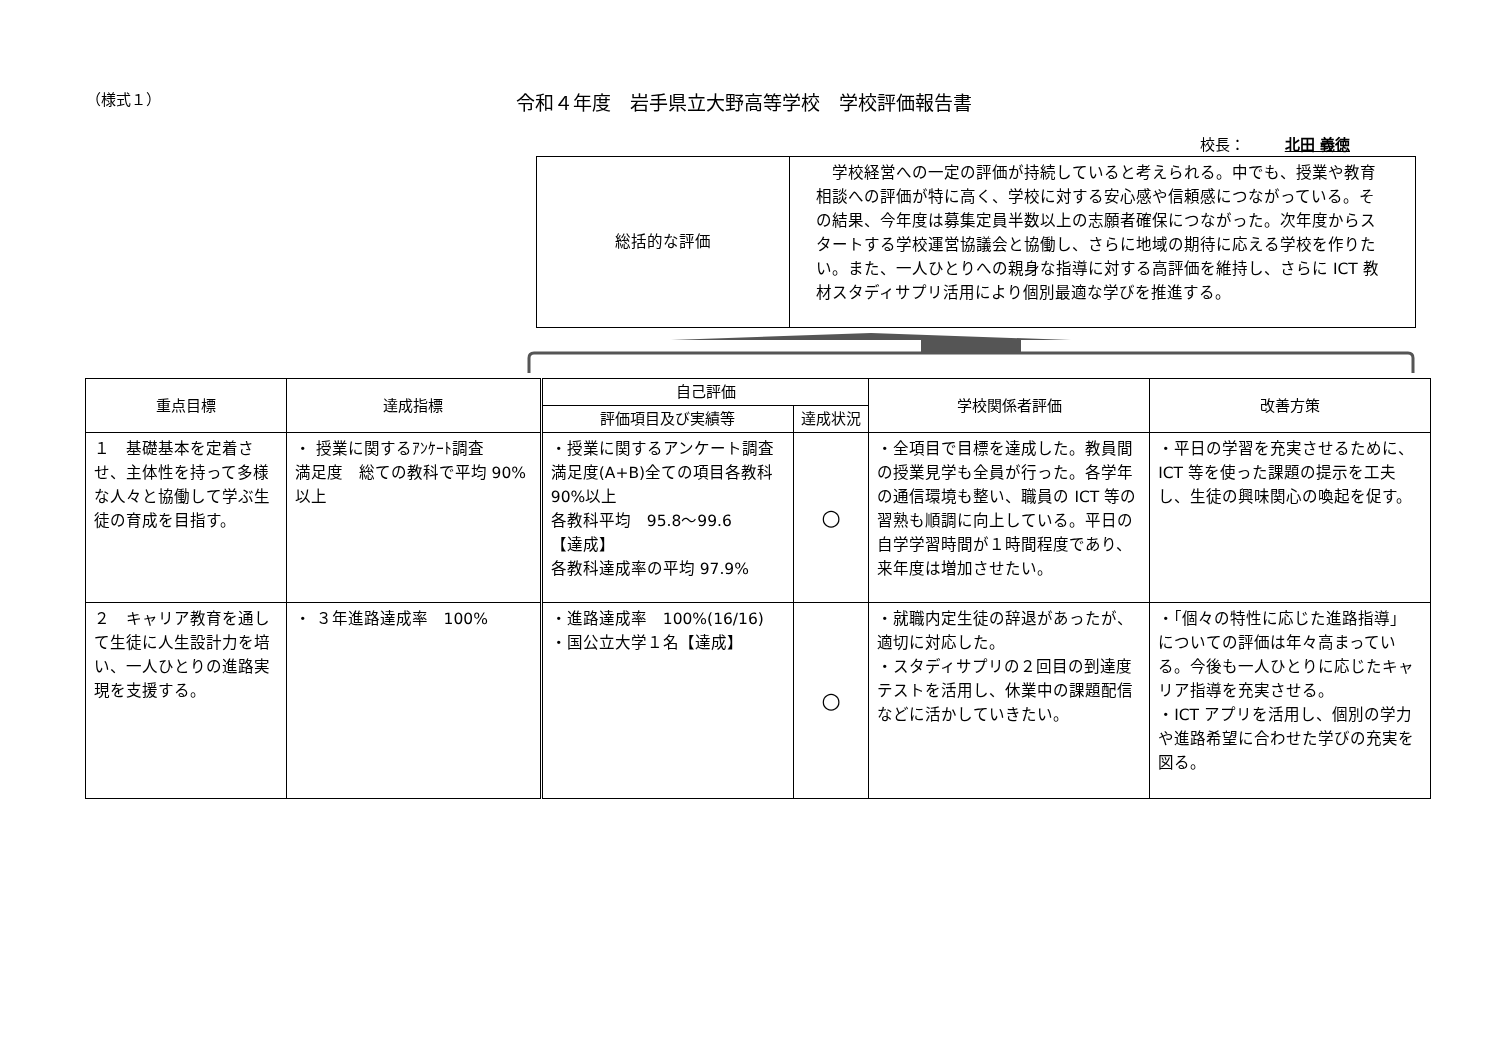（様式１）
令和４年度　岩手県立大野高等学校　学校評価報告書
校長： 北田 義徳
| 総括的な評価 | 学校経営への一定の評価が持続していると考えられる。中でも、授業や教育相談への評価が特に高く、学校に対する安心感や信頼感につながっている。その結果、今年度は募集定員半数以上の志願者確保につながった。次年度からスタートする学校運営協議会と協働し、さらに地域の期待に応える学校を作りたい。また、一人ひとりへの親身な指導に対する高評価を維持し、さらに ICT 教材スタディサプリ活用により個別最適な学びを推進する。 |
| 重点目標 | 達成指標 | 自己評価 | | 学校関係者評価 | 改善方策 |
| --- | --- | --- | --- | --- | --- |
| | | 評価項目及び実績等 | 達成状況 | | |
| １ 基礎基本を定着させ、主体性を持って多様な人々と協働して学ぶ生徒の育成を目指す。 | ・ 授業に関するｱﾝｹｰﾄ調査 満足度 総ての教科で平均 90% 以上 | ・授業に関するアンケート調査 満足度(A+B)全ての項目各教科 90%以上 各教科平均 95.8～99.6 【達成】 各教科達成率の平均 97.9% | ○ | ・全項目で目標を達成した。教員間の授業見学も全員が行った。各学年の通信環境も整い、職員の ICT 等の習熟も順調に向上している。平日の自学学習時間が１時間程度であり、来年度は増加させたい。 | ・平日の学習を充実させるために、ICT 等を使った課題の提示を工夫し、生徒の興味関心の喚起を促す。 |
| ２ キャリア教育を通して生徒に人生設計力を培い、一人ひとりの進路実現を支援する。 | ・ ３年進路達成率 100% | ・進路達成率 100%(16/16) ・国公立大学１名【達成】 | ○ | ・就職内定生徒の辞退があったが、適切に対応した。 ・スタディサプリの２回目の到達度テストを活用し、休業中の課題配信などに活かしていきたい。 | ・「個々の特性に応じた進路指導」についての評価は年々高まっている。今後も一人ひとりに応じたキャリア指導を充実させる。 ・ICT アプリを活用し、個別の学力や進路希望に合わせた学びの充実を図る。 |